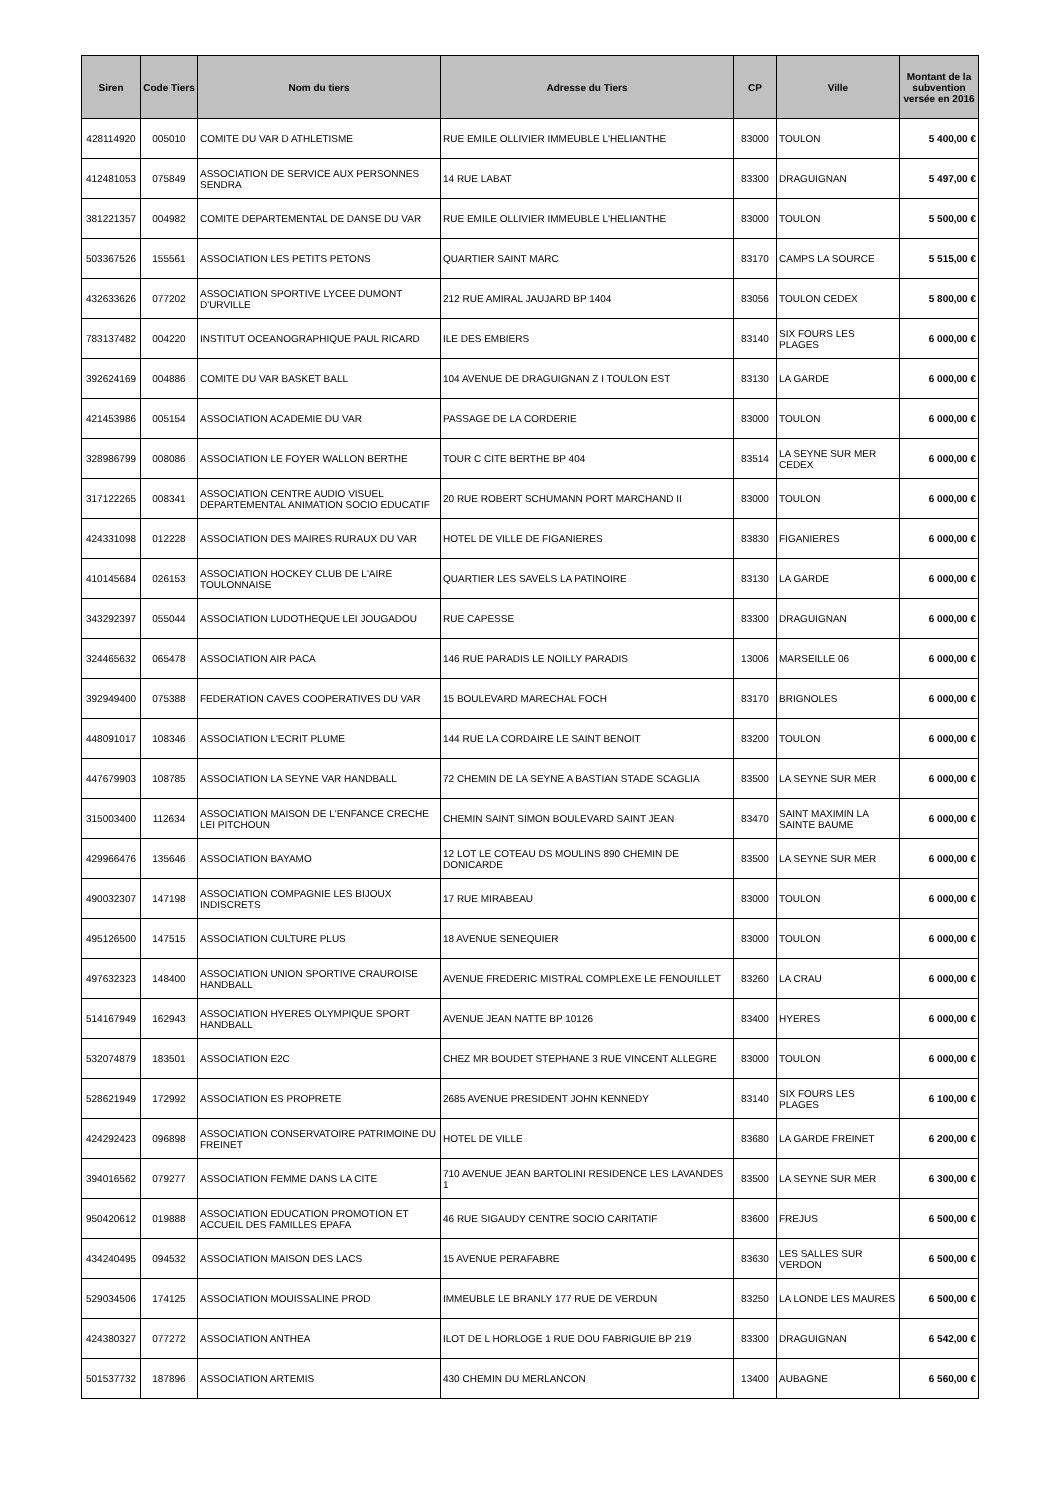| Siren | Code Tiers | Nom du tiers | Adresse du Tiers | CP | Ville | Montant de la subvention versée en 2016 |
| --- | --- | --- | --- | --- | --- | --- |
| 428114920 | 005010 | COMITE DU VAR D ATHLETISME | RUE EMILE OLLIVIER IMMEUBLE L'HELIANTHE | 83000 | TOULON | 5 400,00 € |
| 412481053 | 075849 | ASSOCIATION DE SERVICE AUX PERSONNES SENDRA | 14 RUE LABAT | 83300 | DRAGUIGNAN | 5 497,00 € |
| 381221357 | 004982 | COMITE DEPARTEMENTAL DE DANSE DU VAR | RUE EMILE OLLIVIER IMMEUBLE L'HELIANTHE | 83000 | TOULON | 5 500,00 € |
| 503367526 | 155561 | ASSOCIATION LES PETITS PETONS | QUARTIER SAINT MARC | 83170 | CAMPS LA SOURCE | 5 515,00 € |
| 432633626 | 077202 | ASSOCIATION SPORTIVE LYCEE DUMONT D'URVILLE | 212 RUE AMIRAL JAUJARD BP 1404 | 83056 | TOULON CEDEX | 5 800,00 € |
| 783137482 | 004220 | INSTITUT OCEANOGRAPHIQUE PAUL RICARD | ILE DES EMBIERS | 83140 | SIX FOURS LES PLAGES | 6 000,00 € |
| 392624169 | 004886 | COMITE DU VAR BASKET BALL | 104 AVENUE DE DRAGUIGNAN Z I TOULON EST | 83130 | LA GARDE | 6 000,00 € |
| 421453986 | 005154 | ASSOCIATION ACADEMIE DU VAR | PASSAGE DE LA CORDERIE | 83000 | TOULON | 6 000,00 € |
| 328986799 | 008086 | ASSOCIATION LE FOYER WALLON BERTHE | TOUR C CITE BERTHE BP 404 | 83514 | LA SEYNE SUR MER CEDEX | 6 000,00 € |
| 317122265 | 008341 | ASSOCIATION CENTRE AUDIO VISUEL DEPARTEMENTAL ANIMATION SOCIO EDUCATIF | 20 RUE ROBERT SCHUMANN PORT MARCHAND II | 83000 | TOULON | 6 000,00 € |
| 424331098 | 012228 | ASSOCIATION DES MAIRES RURAUX DU VAR | HOTEL DE VILLE DE FIGANIERES | 83830 | FIGANIERES | 6 000,00 € |
| 410145684 | 026153 | ASSOCIATION HOCKEY CLUB DE L'AIRE TOULONNAISE | QUARTIER LES SAVELS LA PATINOIRE | 83130 | LA GARDE | 6 000,00 € |
| 343292397 | 055044 | ASSOCIATION LUDOTHEQUE LEI JOUGADOU | RUE CAPESSE | 83300 | DRAGUIGNAN | 6 000,00 € |
| 324465632 | 065478 | ASSOCIATION AIR PACA | 146 RUE PARADIS LE NOILLY PARADIS | 13006 | MARSEILLE 06 | 6 000,00 € |
| 392949400 | 075388 | FEDERATION CAVES COOPERATIVES DU VAR | 15 BOULEVARD MARECHAL FOCH | 83170 | BRIGNOLES | 6 000,00 € |
| 448091017 | 108346 | ASSOCIATION L'ECRIT PLUME | 144 RUE LA CORDAIRE LE SAINT BENOIT | 83200 | TOULON | 6 000,00 € |
| 447679903 | 108785 | ASSOCIATION LA SEYNE VAR HANDBALL | 72 CHEMIN DE LA SEYNE A BASTIAN STADE SCAGLIA | 83500 | LA SEYNE SUR MER | 6 000,00 € |
| 315003400 | 112634 | ASSOCIATION MAISON DE L'ENFANCE CRECHE LEI PITCHOUN | CHEMIN SAINT SIMON BOULEVARD SAINT JEAN | 83470 | SAINT MAXIMIN LA SAINTE BAUME | 6 000,00 € |
| 429966476 | 135646 | ASSOCIATION BAYAMO | 12 LOT LE COTEAU DS MOULINS 890 CHEMIN DE DONICARDE | 83500 | LA SEYNE SUR MER | 6 000,00 € |
| 490032307 | 147198 | ASSOCIATION COMPAGNIE LES BIJOUX INDISCRETS | 17 RUE MIRABEAU | 83000 | TOULON | 6 000,00 € |
| 495126500 | 147515 | ASSOCIATION CULTURE PLUS | 18 AVENUE SENEQUIER | 83000 | TOULON | 6 000,00 € |
| 497632323 | 148400 | ASSOCIATION UNION SPORTIVE CRAUROISE HANDBALL | AVENUE FREDERIC MISTRAL COMPLEXE LE FENOUILLET | 83260 | LA CRAU | 6 000,00 € |
| 514167949 | 162943 | ASSOCIATION HYERES OLYMPIQUE SPORT HANDBALL | AVENUE JEAN NATTE BP 10126 | 83400 | HYERES | 6 000,00 € |
| 532074879 | 183501 | ASSOCIATION E2C | CHEZ MR BOUDET STEPHANE 3 RUE VINCENT ALLEGRE | 83000 | TOULON | 6 000,00 € |
| 528621949 | 172992 | ASSOCIATION ES PROPRETE | 2685 AVENUE PRESIDENT JOHN KENNEDY | 83140 | SIX FOURS LES PLAGES | 6 100,00 € |
| 424292423 | 096898 | ASSOCIATION CONSERVATOIRE PATRIMOINE DU FREINET | HOTEL DE VILLE | 83680 | LA GARDE FREINET | 6 200,00 € |
| 394016562 | 079277 | ASSOCIATION FEMME DANS LA CITE | 710 AVENUE JEAN BARTOLINI RESIDENCE LES LAVANDES 1 | 83500 | LA SEYNE SUR MER | 6 300,00 € |
| 950420612 | 019888 | ASSOCIATION EDUCATION PROMOTION ET ACCUEIL DES FAMILLES EPAFA | 46 RUE SIGAUDY CENTRE SOCIO CARITATIF | 83600 | FREJUS | 6 500,00 € |
| 434240495 | 094532 | ASSOCIATION MAISON DES LACS | 15 AVENUE PERAFABRE | 83630 | LES SALLES SUR VERDON | 6 500,00 € |
| 529034506 | 174125 | ASSOCIATION MOUISSALINE PROD | IMMEUBLE LE BRANLY 177 RUE DE VERDUN | 83250 | LA LONDE LES MAURES | 6 500,00 € |
| 424380327 | 077272 | ASSOCIATION ANTHEA | ILOT DE L HORLOGE 1 RUE DOU FABRIGUIE BP 219 | 83300 | DRAGUIGNAN | 6 542,00 € |
| 501537732 | 187896 | ASSOCIATION ARTEMIS | 430 CHEMIN DU MERLANCON | 13400 | AUBAGNE | 6 560,00 € |